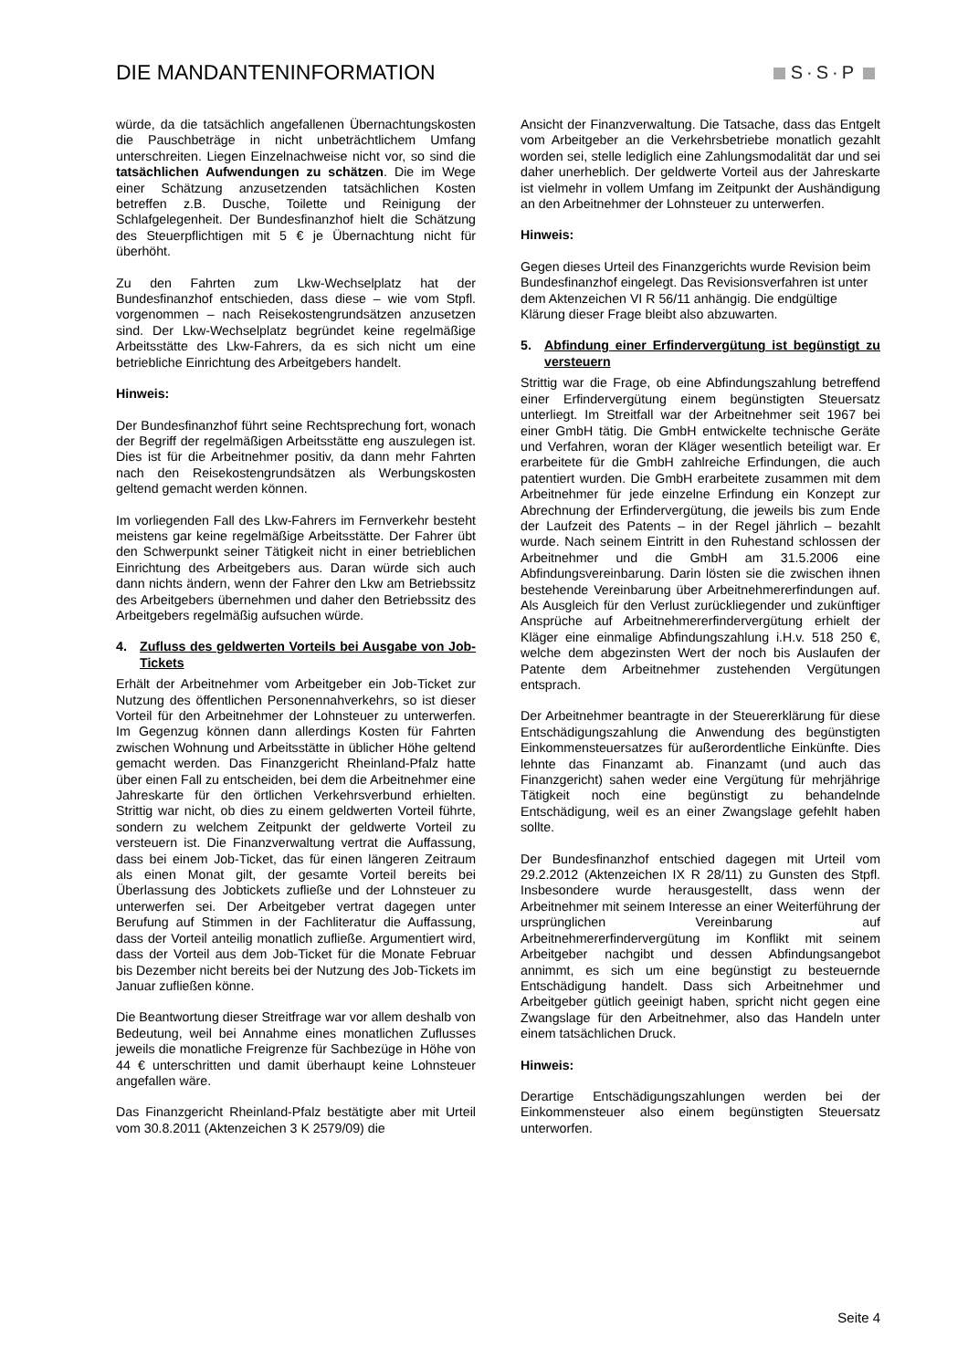DIE MANDANTENINFORMATION
S·S·P
würde, da die tatsächlich angefallenen Übernachtungskosten die Pauschbeträge in nicht unbeträchtlichem Umfang unterschreiten. Liegen Einzelnachweise nicht vor, so sind die tatsächlichen Aufwendungen zu schätzen. Die im Wege einer Schätzung anzusetzenden tatsächlichen Kosten betreffen z.B. Dusche, Toilette und Reinigung der Schlafgelegenheit. Der Bundesfinanzhof hielt die Schätzung des Steuerpflichtigen mit 5 € je Übernachtung nicht für überhöht.
Zu den Fahrten zum Lkw-Wechselplatz hat der Bundesfinanzhof entschieden, dass diese – wie vom Stpfl. vorgenommen – nach Reisekostengrundsätzen anzusetzen sind. Der Lkw-Wechselplatz begründet keine regelmäßige Arbeitsstätte des Lkw-Fahrers, da es sich nicht um eine betriebliche Einrichtung des Arbeitgebers handelt.
Hinweis:
Der Bundesfinanzhof führt seine Rechtsprechung fort, wonach der Begriff der regelmäßigen Arbeitsstätte eng auszulegen ist. Dies ist für die Arbeitnehmer positiv, da dann mehr Fahrten nach den Reisekostengrundsätzen als Werbungskosten geltend gemacht werden können.
Im vorliegenden Fall des Lkw-Fahrers im Fernverkehr besteht meistens gar keine regelmäßige Arbeitsstätte. Der Fahrer übt den Schwerpunkt seiner Tätigkeit nicht in einer betrieblichen Einrichtung des Arbeitgebers aus. Daran würde sich auch dann nichts ändern, wenn der Fahrer den Lkw am Betriebssitz des Arbeitgebers übernehmen und daher den Betriebssitz des Arbeitgebers regelmäßig aufsuchen würde.
4. Zufluss des geldwerten Vorteils bei Ausgabe von Job-Tickets
Erhält der Arbeitnehmer vom Arbeitgeber ein Job-Ticket zur Nutzung des öffentlichen Personennahverkehrs, so ist dieser Vorteil für den Arbeitnehmer der Lohnsteuer zu unterwerfen. Im Gegenzug können dann allerdings Kosten für Fahrten zwischen Wohnung und Arbeitsstätte in üblicher Höhe geltend gemacht werden. Das Finanzgericht Rheinland-Pfalz hatte über einen Fall zu entscheiden, bei dem die Arbeitnehmer eine Jahreskarte für den örtlichen Verkehrsverbund erhielten. Strittig war nicht, ob dies zu einem geldwerten Vorteil führte, sondern zu welchem Zeitpunkt der geldwerte Vorteil zu versteuern ist. Die Finanzverwaltung vertrat die Auffassung, dass bei einem Job-Ticket, das für einen längeren Zeitraum als einen Monat gilt, der gesamte Vorteil bereits bei Überlassung des Jobtickets zufließe und der Lohnsteuer zu unterwerfen sei. Der Arbeitgeber vertrat dagegen unter Berufung auf Stimmen in der Fachliteratur die Auffassung, dass der Vorteil anteilig monatlich zufließe. Argumentiert wird, dass der Vorteil aus dem Job-Ticket für die Monate Februar bis Dezember nicht bereits bei der Nutzung des Job-Tickets im Januar zufließen könne.
Die Beantwortung dieser Streitfrage war vor allem deshalb von Bedeutung, weil bei Annahme eines monatlichen Zuflusses jeweils die monatliche Freigrenze für Sachbezüge in Höhe von 44 € unterschritten und damit überhaupt keine Lohnsteuer angefallen wäre.
Das Finanzgericht Rheinland-Pfalz bestätigte aber mit Urteil vom 30.8.2011 (Aktenzeichen 3 K 2579/09) die
Ansicht der Finanzverwaltung. Die Tatsache, dass das Entgelt vom Arbeitgeber an die Verkehrsbetriebe monatlich gezahlt worden sei, stelle lediglich eine Zahlungsmodalität dar und sei daher unerheblich. Der geldwerte Vorteil aus der Jahreskarte ist vielmehr in vollem Umfang im Zeitpunkt der Aushändigung an den Arbeitnehmer der Lohnsteuer zu unterwerfen.
Hinweis:
Gegen dieses Urteil des Finanzgerichts wurde Revision beim Bundesfinanzhof eingelegt. Das Revisionsverfahren ist unter dem Aktenzeichen VI R 56/11 anhängig. Die endgültige Klärung dieser Frage bleibt also abzuwarten.
5. Abfindung einer Erfindervergütung ist begünstigt zu versteuern
Strittig war die Frage, ob eine Abfindungszahlung betreffend einer Erfindervergütung einem begünstigten Steuersatz unterliegt. Im Streitfall war der Arbeitnehmer seit 1967 bei einer GmbH tätig. Die GmbH entwickelte technische Geräte und Verfahren, woran der Kläger wesentlich beteiligt war. Er erarbeitete für die GmbH zahlreiche Erfindungen, die auch patentiert wurden. Die GmbH erarbeitete zusammen mit dem Arbeitnehmer für jede einzelne Erfindung ein Konzept zur Abrechnung der Erfindervergütung, die jeweils bis zum Ende der Laufzeit des Patents – in der Regel jährlich – bezahlt wurde. Nach seinem Eintritt in den Ruhestand schlossen der Arbeitnehmer und die GmbH am 31.5.2006 eine Abfindungsvereinbarung. Darin lösten sie die zwischen ihnen bestehende Vereinbarung über Arbeitnehmererfindungen auf. Als Ausgleich für den Verlust zurückliegender und zukünftiger Ansprüche auf Arbeitnehmererfindervergütung erhielt der Kläger eine einmalige Abfindungszahlung i.H.v. 518 250 €, welche dem abgezinsten Wert der noch bis Auslaufen der Patente dem Arbeitnehmer zustehenden Vergütungen entsprach.
Der Arbeitnehmer beantragte in der Steuererklärung für diese Entschädigungszahlung die Anwendung des begünstigten Einkommensteuersatzes für außerordentliche Einkünfte. Dies lehnte das Finanzamt ab. Finanzamt (und auch das Finanzgericht) sahen weder eine Vergütung für mehrjährige Tätigkeit noch eine begünstigt zu behandelnde Entschädigung, weil es an einer Zwangslage gefehlt haben sollte.
Der Bundesfinanzhof entschied dagegen mit Urteil vom 29.2.2012 (Aktenzeichen IX R 28/11) zu Gunsten des Stpfl. Insbesondere wurde herausgestellt, dass wenn der Arbeitnehmer mit seinem Interesse an einer Weiterführung der ursprünglichen Vereinbarung auf Arbeitnehmererfindervergütung im Konflikt mit seinem Arbeitgeber nachgibt und dessen Abfindungsangebot annimmt, es sich um eine begünstigt zu besteuernde Entschädigung handelt. Dass sich Arbeitnehmer und Arbeitgeber gütlich geeinigt haben, spricht nicht gegen eine Zwangslage für den Arbeitnehmer, also das Handeln unter einem tatsächlichen Druck.
Hinweis:
Derartige Entschädigungszahlungen werden bei der Einkommensteuer also einem begünstigten Steuersatz unterworfen.
Seite 4